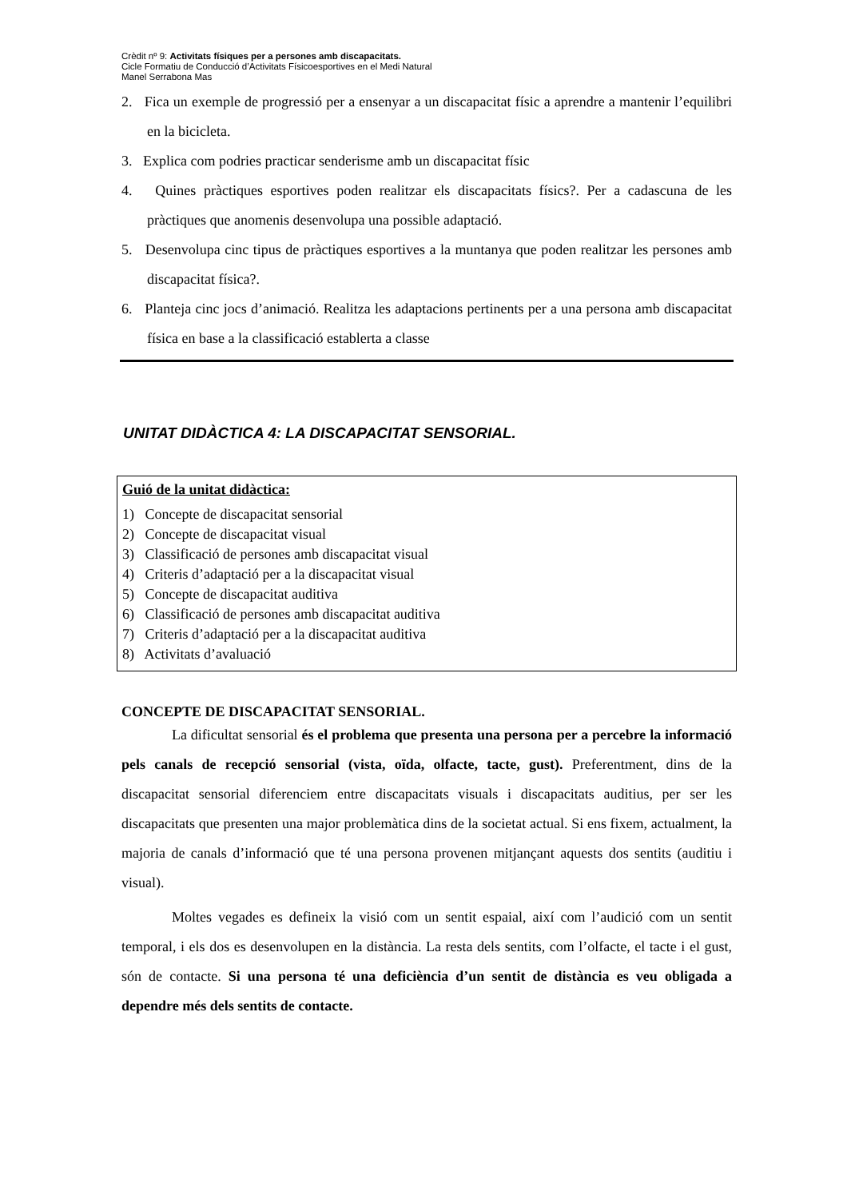Crèdit nº 9: Activitats físiques per a persones amb discapacitats.
Cicle Formatiu de Conducció d’Activitats Físicoesportives en el Medi Natural
Manel Serrabona Mas
2. Fica un exemple de progressió per a ensenyar a un discapacitat físic a aprendre a mantenir l’equilibri en la bicicleta.
3. Explica com podries practicar senderisme amb un discapacitat físic
4. Quines pràctiques esportives poden realitzar els discapacitats físics?. Per a cadascuna de les pràctiques que anomenis desenvolupa una possible adaptació.
5. Desenvolupa cinc tipus de pràctiques esportives a la muntanya que poden realitzar les persones amb discapacitat física?.
6. Planteja cinc jocs d’animació. Realitza les adaptacions pertinents per a una persona amb discapacitat física en base a la classificació establerta a classe
UNITAT DIDÀCTICA 4: LA DISCAPACITAT SENSORIAL.
Guió de la unitat didàctica:
1) Concepte de discapacitat sensorial
2) Concepte de discapacitat visual
3) Classificació de persones amb discapacitat visual
4) Criteris d’adaptació per a la discapacitat visual
5) Concepte de discapacitat auditiva
6) Classificació de persones amb discapacitat auditiva
7) Criteris d’adaptació per a la discapacitat auditiva
8) Activitats d’avaluació
CONCEPTE DE DISCAPACITAT SENSORIAL.
La dificultat sensorial és el problema que presenta una persona per a percebre la informació pels canals de recepció sensorial (vista, oïda, olfacte, tacte, gust). Preferentment, dins de la discapacitat sensorial diferenciem entre discapacitats visuals i discapacitats auditius, per ser les discapacitats que presenten una major problemàtica dins de la societat actual. Si ens fixem, actualment, la majoria de canals d’informació que té una persona provenen mitjançant aquests dos sentits (auditiu i visual).
Moltes vegades es defineix la visió com un sentit espaial, així com l’audició com un sentit temporal, i els dos es desenvolupen en la distància. La resta dels sentits, com l’olfacte, el tacte i el gust, són de contacte. Si una persona té una deficiència d’un sentit de distància es veu obligada a dependre més dels sentits de contacte.